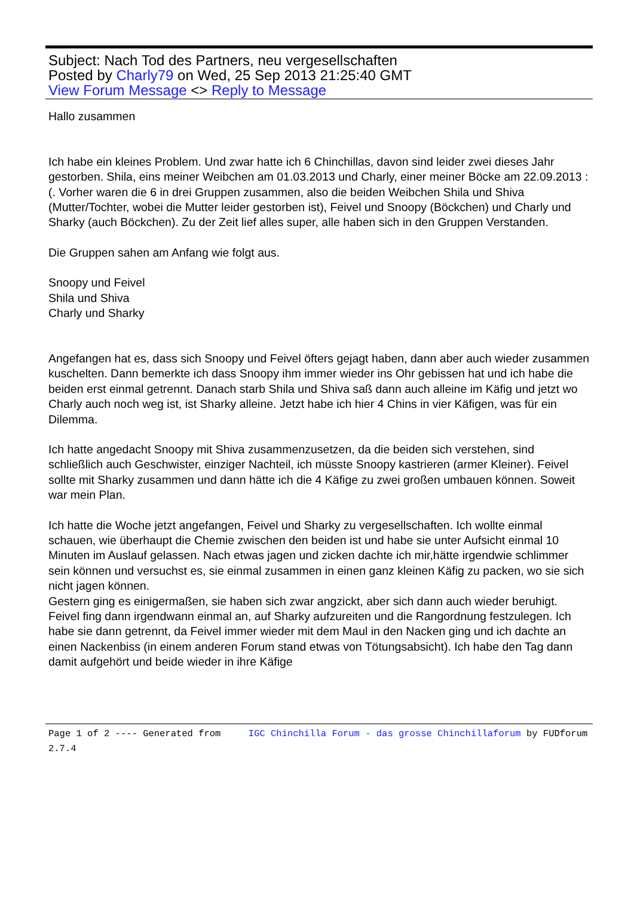Subject: Nach Tod des Partners, neu vergesellschaften
Posted by Charly79 on Wed, 25 Sep 2013 21:25:40 GMT
View Forum Message <> Reply to Message
Hallo zusammen
Ich habe ein kleines Problem. Und zwar hatte ich 6 Chinchillas, davon sind leider zwei dieses Jahr gestorben. Shila, eins meiner Weibchen am 01.03.2013 und Charly, einer meiner Böcke am 22.09.2013 :(. Vorher waren die 6 in drei Gruppen zusammen, also die beiden Weibchen Shila und Shiva (Mutter/Tochter, wobei die Mutter leider gestorben ist), Feivel und Snoopy (Böckchen) und Charly und Sharky (auch Böckchen). Zu der Zeit lief alles super, alle haben sich in den Gruppen Verstanden.
Die Gruppen sahen am Anfang wie folgt aus.
Snoopy und Feivel
Shila und Shiva
Charly und Sharky
Angefangen hat es, dass sich Snoopy und Feivel öfters gejagt haben, dann aber auch wieder zusammen kuschelten. Dann bemerkte ich dass Snoopy ihm immer wieder ins Ohr gebissen hat und ich habe die beiden erst einmal getrennt. Danach starb Shila und Shiva saß dann auch alleine im Käfig und jetzt wo Charly auch noch weg ist, ist Sharky alleine. Jetzt habe ich hier 4 Chins in vier Käfigen, was für ein Dilemma.
Ich hatte angedacht Snoopy mit Shiva zusammenzusetzen, da die beiden sich verstehen, sind schließlich auch Geschwister, einziger Nachteil, ich müsste Snoopy kastrieren (armer Kleiner). Feivel sollte mit Sharky zusammen und dann hätte ich die 4 Käfige zu zwei großen umbauen können. Soweit war mein Plan.
Ich hatte die Woche jetzt angefangen, Feivel und Sharky zu vergesellschaften. Ich wollte einmal schauen, wie überhaupt die Chemie zwischen den beiden ist und habe sie unter Aufsicht einmal 10 Minuten im Auslauf gelassen. Nach etwas jagen und zicken dachte ich mir,hätte irgendwie schlimmer sein können und versuchst es, sie einmal zusammen in einen ganz kleinen Käfig zu packen, wo sie sich nicht jagen können.
Gestern ging es einigermaßen, sie haben sich zwar angzickt, aber sich dann auch wieder beruhigt. Feivel fing dann irgendwann einmal an, auf Sharky aufzureiten und die Rangordnung festzulegen. Ich habe sie dann getrennt, da Feivel immer wieder mit dem Maul in den Nacken ging und ich dachte an einen Nackenbiss (in einem anderen Forum stand etwas von Tötungsabsicht). Ich habe den Tag dann damit aufgehört und beide wieder in ihre Käfige
Page 1 of 2 ---- Generated from IGC Chinchilla Forum - das grosse Chinchillaforum by FUDforum 2.7.4